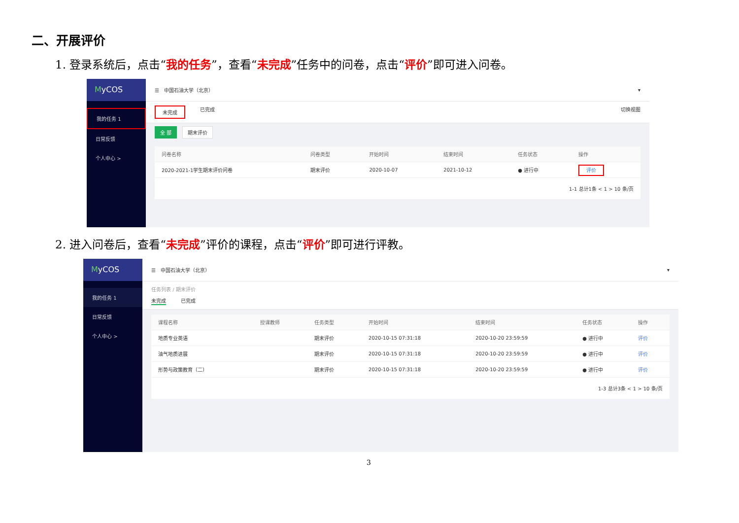二、开展评价
1. 登录系统后，点击“我的任务”，查看“未完成”任务中的问卷，点击“评价”即可进入问卷。
MyCOS
我的任务 1
日常反馈
个人中心 >
☰ 中国石油大学（北京） ▾
未完成 已完成 切换视图
全 部 期末评价
| 问卷名称 | 问卷类型 | 开始时间 | 结束时间 | 任务状态 | 操作 |
| --- | --- | --- | --- | --- | --- |
| 2020-2021-1学生期末评价问卷 | 期末评价 | 2020-10-07 | 2021-10-12 | ● 进行中 | 评价 |
1-1 总计1条 < 1 > 10 条/页
2. 进入问卷后，查看“未完成”评价的课程，点击“评价”即可进行评教。
MyCOS
我的任务 1
日常反馈
个人中心 >
☰ 中国石油大学（北京） ▾
任务列表 / 期末评价
未完成 已完成
| 课程名称 | 授课教师 | 任务类型 | 开始时间 | 结束时间 | 任务状态 | 操作 |
| --- | --- | --- | --- | --- | --- | --- |
| 地质专业英语 | | 期末评价 | 2020-10-15 07:31:18 | 2020-10-20 23:59:59 | ● 进行中 | 评价 |
| 油气地质进展 | | 期末评价 | 2020-10-15 07:31:18 | 2020-10-20 23:59:59 | ● 进行中 | 评价 |
| 形势与政策教育（二） | | 期末评价 | 2020-10-15 07:31:18 | 2020-10-20 23:59:59 | ● 进行中 | 评价 |
1-3 总计3条 < 1 > 10 条/页
3